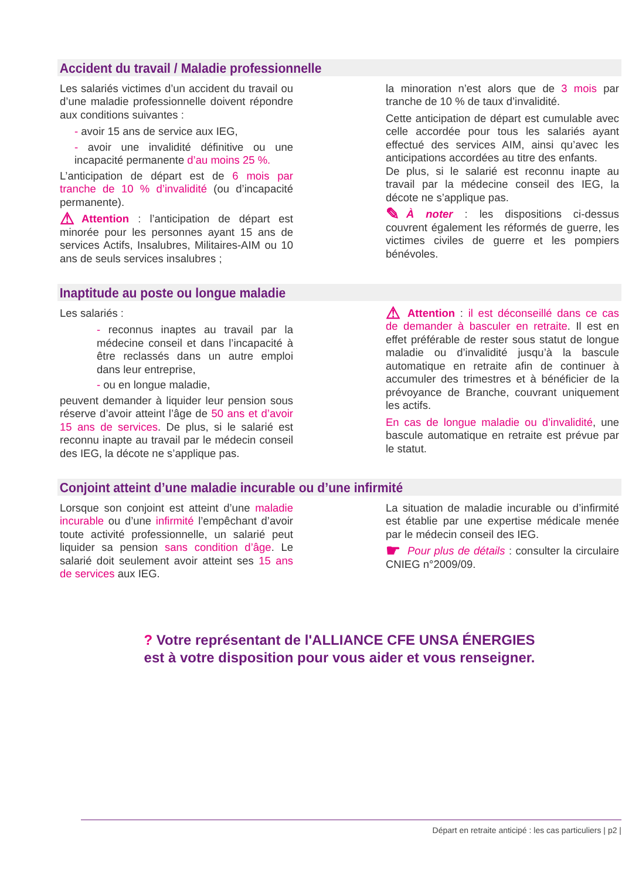Accident du travail / Maladie professionnelle
Les salariés victimes d’un accident du travail ou d’une maladie professionnelle doivent répondre aux conditions suivantes :
- avoir 15 ans de service aux IEG,
- avoir une invalidité définitive ou une incapacité permanente d’au moins 25 %.
L’anticipation de départ est de 6 mois par tranche de 10 % d’invalidité (ou d’incapacité permanente).
⚠ Attention : l’anticipation de départ est minorée pour les personnes ayant 15 ans de services Actifs, Insalubres, Militaires-AIM ou 10 ans de seuls services insalubres ;
la minoration n’est alors que de 3 mois par tranche de 10 % de taux d’invalidité.
Cette anticipation de départ est cumulable avec celle accordée pour tous les salariés ayant effectué des services AIM, ainsi qu’avec les anticipations accordées au titre des enfants.
De plus, si le salarié est reconnu inapte au travail par la médecine conseil des IEG, la décote ne s’applique pas.
✎ À noter : les dispositions ci-dessus couvrent également les réformés de guerre, les victimes civiles de guerre et les pompiers bénévoles.
Inaptitude au poste ou longue maladie
Les salariés :
- reconnus inaptes au travail par la médecine conseil et dans l’incapacité à être reclassés dans un autre emploi dans leur entreprise,
- ou en longue maladie,
peuvent demander à liquider leur pension sous réserve d’avoir atteint l’âge de 50 ans et d’avoir 15 ans de services. De plus, si le salarié est reconnu inapte au travail par le médecin conseil des IEG, la décote ne s’applique pas.
⚠ Attention : il est déconseillé dans ce cas de demander à basculer en retraite. Il est en effet préférable de rester sous statut de longue maladie ou d’invalidité jusqu’à la bascule automatique en retraite afin de continuer à accumuler des trimestres et à bénéficier de la prévoyance de Branche, couvrant uniquement les actifs.
En cas de longue maladie ou d’invalidité, une bascule automatique en retraite est prévue par le statut.
Conjoint atteint d’une maladie incurable ou d’une infirmité
Lorsque son conjoint est atteint d’une maladie incurable ou d’une infirmité l’empêchant d’avoir toute activité professionnelle, un salarié peut liquider sa pension sans condition d’âge. Le salarié doit seulement avoir atteint ses 15 ans de services aux IEG.
La situation de maladie incurable ou d’infirmité est établie par une expertise médicale menée par le médecin conseil des IEG.
☛ Pour plus de détails : consulter la circulaire CNIEG n°2009/09.
? Votre représentant de l'ALLIANCE CFE UNSA ÉNERGIES
est à votre disposition pour vous aider et vous renseigner.
Départ en retraite anticipé : les cas particuliers | p2 |